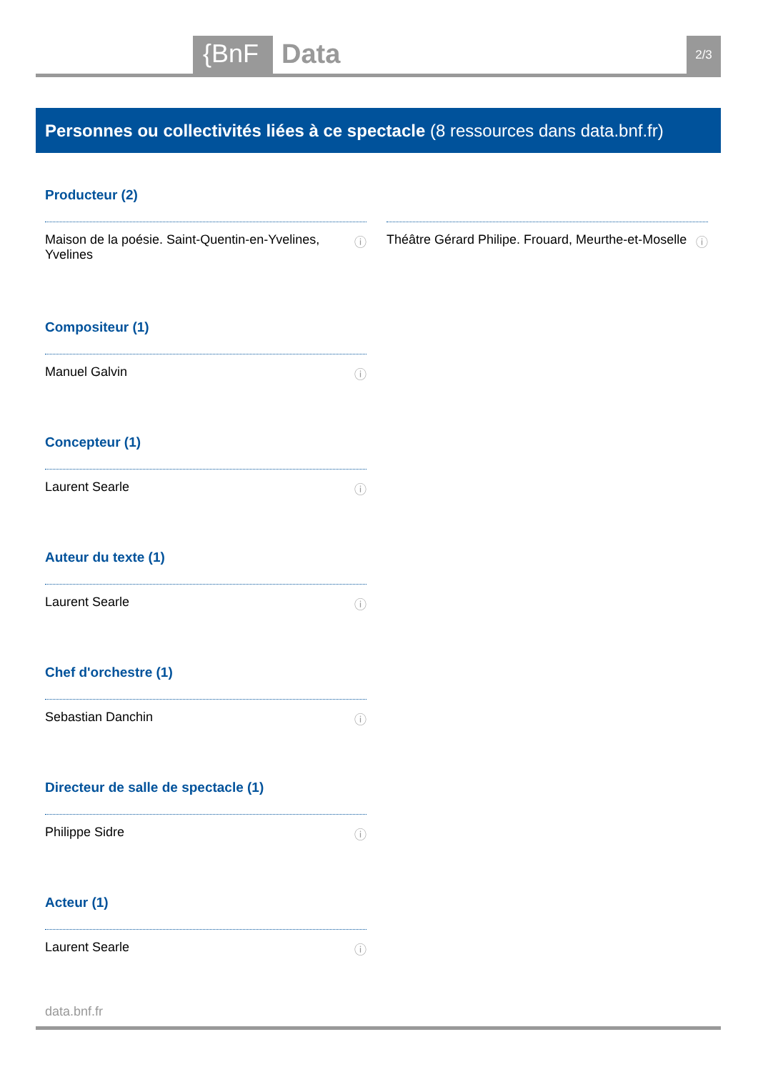{BnF Data 2/3
Personnes ou collectivités liées à ce spectacle (8 ressources dans data.bnf.fr)
Producteur (2)
Maison de la poésie. Saint-Quentin-en-Yvelines, Yvelines ⓘ
Théâtre Gérard Philipe. Frouard, Meurthe-et-Moselle ⓘ
Compositeur (1)
Manuel Galvin ⓘ
Concepteur (1)
Laurent Searle ⓘ
Auteur du texte (1)
Laurent Searle ⓘ
Chef d'orchestre (1)
Sebastian Danchin ⓘ
Directeur de salle de spectacle (1)
Philippe Sidre ⓘ
Acteur (1)
Laurent Searle ⓘ
data.bnf.fr